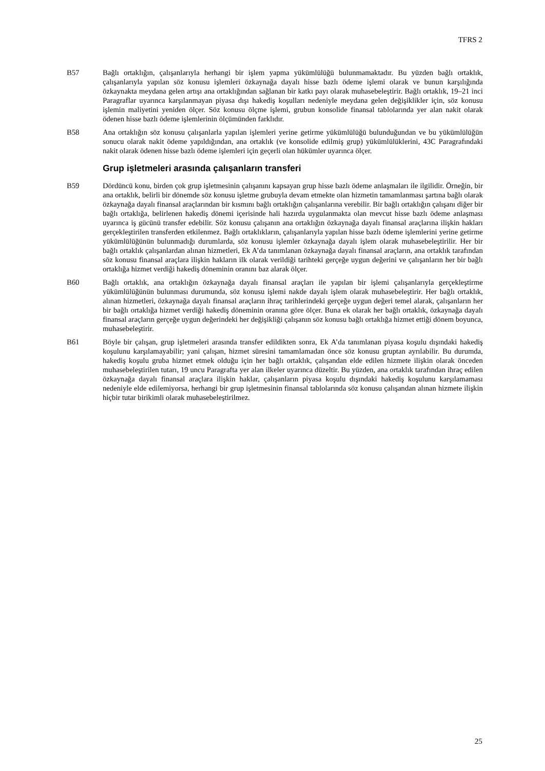TFRS 2
B57 Bağlı ortaklığın, çalışanlarıyla herhangi bir işlem yapma yükümlülüğü bulunmamaktadır. Bu yüzden bağlı ortaklık, çalışanlarıyla yapılan söz konusu işlemleri özkaynağa dayalı hisse bazlı ödeme işlemi olarak ve bunun karşılığında özkaynakta meydana gelen artışı ana ortaklığından sağlanan bir katkı payı olarak muhasebeleştirir. Bağlı ortaklık, 19–21 inci Paragraflar uyarınca karşılanmayan piyasa dışı hakediş koşulları nedeniyle meydana gelen değişiklikler için, söz konusu işlemin maliyetini yeniden ölçer. Söz konusu ölçme işlemi, grubun konsolide finansal tablolarında yer alan nakit olarak ödenen hisse bazlı ödeme işlemlerinin ölçümünden farklıdır.
B58 Ana ortaklığın söz konusu çalışanlarla yapılan işlemleri yerine getirme yükümlülüğü bulunduğundan ve bu yükümlülüğün sonucu olarak nakit ödeme yapıldığından, ana ortaklık (ve konsolide edilmiş grup) yükümlülüklerini, 43C Paragrafındaki nakit olarak ödenen hisse bazlı ödeme işlemleri için geçerli olan hükümler uyarınca ölçer.
Grup işletmeleri arasında çalışanların transferi
B59 Dördüncü konu, birden çok grup işletmesinin çalışanını kapsayan grup hisse bazlı ödeme anlaşmaları ile ilgilidir. Örneğin, bir ana ortaklık, belirli bir dönemde söz konusu işletme grubuyla devam etmekte olan hizmetin tamamlanması şartına bağlı olarak özkaynağa dayalı finansal araçlarından bir kısmını bağlı ortaklığın çalışanlarına verebilir. Bir bağlı ortaklığın çalışanı diğer bir bağlı ortaklığa, belirlenen hakediş dönemi içerisinde hali hazırda uygulanmakta olan mevcut hisse bazlı ödeme anlaşması uyarınca iş gücünü transfer edebilir. Söz konusu çalışanın ana ortaklığın özkaynağa dayalı finansal araçlarına ilişkin hakları gerçekleştirilen transferden etkilenmez. Bağlı ortaklıkların, çalışanlarıyla yapılan hisse bazlı ödeme işlemlerini yerine getirme yükümlülüğünün bulunmadığı durumlarda, söz konusu işlemler özkaynağa dayalı işlem olarak muhasebeleştirilir. Her bir bağlı ortaklık çalışanlardan alınan hizmetleri, Ek A’da tanımlanan özkaynağa dayalı finansal araçların, ana ortaklık tarafından söz konusu finansal araçlara ilişkin hakların ilk olarak verildiği tarihteki gerçeğe uygun değerini ve çalışanların her bir bağlı ortaklığa hizmet verdiği hakediş döneminin oranını baz alarak ölçer.
B60 Bağlı ortaklık, ana ortaklığın özkaynağa dayalı finansal araçları ile yapılan bir işlemi çalışanlarıyla gerçekleştirme yükümlülüğünün bulunması durumunda, söz konusu işlemi nakde dayalı işlem olarak muhasebeleştirir. Her bağlı ortaklık, alınan hizmetleri, özkaynağa dayalı finansal araçların ihraç tarihlerindeki gerçeğe uygun değeri temel alarak, çalışanların her bir bağlı ortaklığa hizmet verdiği hakediş döneminin oranına göre ölçer. Buna ek olarak her bağlı ortaklık, özkaynağa dayalı finansal araçların gerçeğe uygun değerindeki her değişikliği çalışanın söz konusu bağlı ortaklığa hizmet ettiği dönem boyunca, muhasebeleştirir.
B61 Böyle bir çalışan, grup işletmeleri arasında transfer edildikten sonra, Ek A’da tanımlanan piyasa koşulu dışındaki hakediş koşulunu karşılamayabilir; yani çalışan, hizmet süresini tamamlamadan önce söz konusu gruptan ayrılabilir. Bu durumda, hakediş koşulu gruba hizmet etmek olduğu için her bağlı ortaklık, çalışandan elde edilen hizmete ilişkin olarak önceden muhasebeleştirilen tutarı, 19 uncu Paragrafta yer alan ilkeler uyarınca düzeltir. Bu yüzden, ana ortaklık tarafından ihraç edilen özkaynağa dayalı finansal araçlara ilişkin haklar, çalışanların piyasa koşulu dışındaki hakediş koşulunu karşılamaması nedeniyle elde edilemiyorsa, herhangi bir grup işletmesinin finansal tablolarında söz konusu çalışandan alınan hizmete ilişkin hiçbir tutar birikimli olarak muhasebeleştirilmez.
25